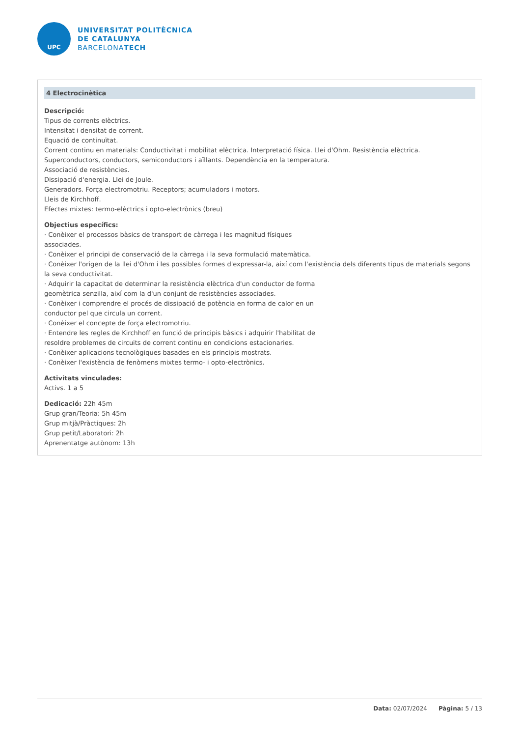UPC
UNIVERSITAT POLITÈCNICA
DE CATALUNYA
BARCELONATECH
4 Electrocinètica
Descripció:
Tipus de corrents elèctrics.
Intensitat i densitat de corrent.
Equació de continuïtat.
Corrent continu en materials: Conductivitat i mobilitat elèctrica. Interpretació física. Llei d'Ohm. Resistència elèctrica.
Superconductors, conductors, semiconductors i aïllants. Dependència en la temperatura.
Associació de resistències.
Dissipació d'energia. Llei de Joule.
Generadors. Força electromotriu. Receptors; acumuladors i motors.
Lleis de Kirchhoff.
Efectes mixtes: termo-elèctrics i opto-electrònics (breu)
Objectius específics:
· Conèixer el processos bàsics de transport de càrrega i les magnitud físiques
associades.
· Conèixer el principi de conservació de la càrrega i la seva formulació matemàtica.
· Conèixer l'origen de la llei d'Ohm i les possibles formes d'expressar-la, així com l'existència dels diferents tipus de materials segons la seva conductivitat.
· Adquirir la capacitat de determinar la resistència elèctrica d'un conductor de forma
geomètrica senzilla, així com la d'un conjunt de resistències associades.
· Conèixer i comprendre el procés de dissipació de potència en forma de calor en un
conductor pel que circula un corrent.
· Conèixer el concepte de força electromotriu.
· Entendre les regles de Kirchhoff en funció de principis bàsics i adquirir l'habilitat de
resoldre problemes de circuits de corrent continu en condicions estacionaries.
· Conèixer aplicacions tecnològiques basades en els principis mostrats.
· Conèixer l'existència de fenòmens mixtes termo- i opto-electrònics.
Activitats vinculades:
Activs. 1 a 5
Dedicació: 22h 45m
Grup gran/Teoria: 5h 45m
Grup mitjà/Pràctiques: 2h
Grup petit/Laboratori: 2h
Aprenentatge autònom: 13h
Data: 02/07/2024 Pàgina: 5 / 13